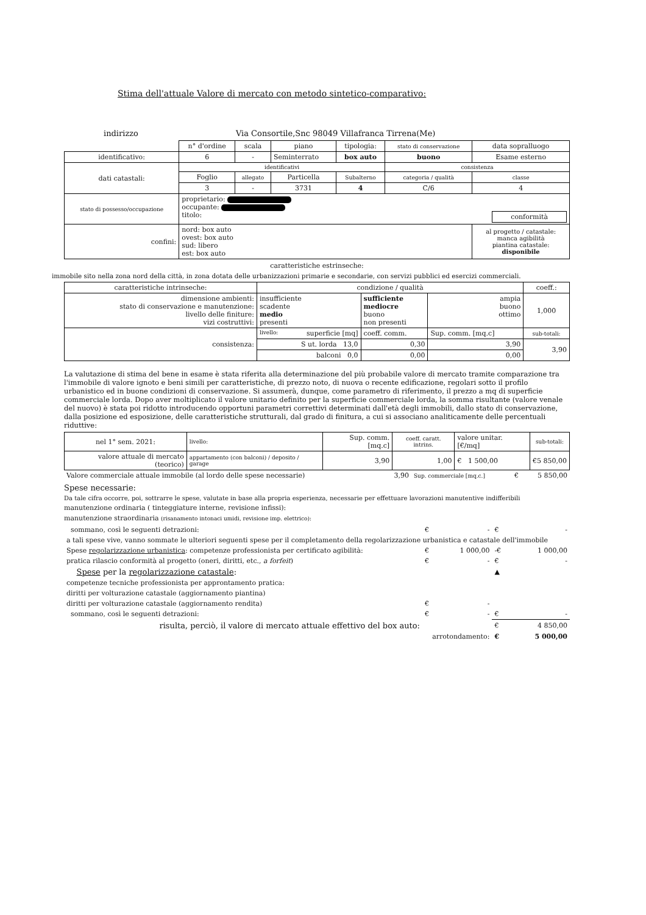Stima dell'attuale Valore di mercato con metodo sintetico-comparativo:
indirizzo Via Consortile,Snc 98049 Villafranca Tirrena(Me)
| | n° d'ordine | scala | piano | tipologia: | stato di conservazione | data sopralluogo |
| identificativo: | 6 | - | Seminterrato | box auto | buono | Esame esterno |
| dati catastali: | identificativi | | | | consistenza | |
| | Foglio | allegato | Particella | Subalterno | categoria / qualità | classe |
| | 3 | - | 3731 | 4 | C/6 | 4 |
| stato di possesso/occupazione | proprietario: occupante: titolo: conformità | | | | | |
| confini: | nord: box auto ovest: box auto sud: libero est: box auto | | | | | al progetto / catastale: manca agibilità piantina catastale: disponibile |
caratteristiche estrinseche:
immobile sito nella zona nord della città, in zona dotata delle urbanizzazioni primarie e secondarie, con servizi pubblici ed esercizi commerciali.
| caratteristiche intrinseche: | | condizione / qualità | | | coeff.: |
| dimensione ambienti: stato di conservazione e manutenzione: livello delle finiture: vizi costruttivi: | | insufficiente scadente medio presenti | sufficiente mediocre buono non presenti | ampia buono ottimo | 1,000 |
| consistenza: | livello: superficie [mq] | | coeff. comm. | Sup. comm. [mq.c] | sub-totali: |
| | S ut. lorda 13,0 | | 0,30 | 3,90 | 3,90 |
| | balconi 0,0 | | 0,00 | 0,00 | |
La valutazione di stima del bene in esame è stata riferita alla determinazione del più probabile valore di mercato tramite comparazione tra l'immobile di valore ignoto e beni simili per caratteristiche, di prezzo noto, di nuova o recente edificazione, regolari sotto il profilo urbanistico ed in buone condizioni di conservazione. Si assumerà, dunque, come parametro di riferimento, il prezzo a mq di superficie commerciale lorda. Dopo aver moltiplicato il valore unitario definito per la superficie commerciale lorda, la somma risultante (valore venale del nuovo) è stata poi ridotto introducendo opportuni parametri correttivi determinati dall'età degli immobili, dallo stato di conservazione, dalla posizione ed esposizione, delle caratteristiche strutturali, dal grado di finitura, a cui si associano analiticamente delle percentuali riduttive:
| nel 1° sem. 2021: | livello: | Sup. comm. [mq.c] | coeff. caratt. intrins. | valore unitar. [€/mq] | sub-totali: |
| valore attuale di mercato (teorico) | appartamento (con balconi) / deposito / garage | 3,90 | 1,00 | € 1 500,00 | € 5 850,00 |
| Valore commerciale attuale immobile (al lordo delle spese necessarie) | 3,90 | Sup. commerciale [mq.c.] | € | 5 850,00 |
Spese necessarie:
Da tale cifra occorre, poi, sottrarre le spese, valutate in base alla propria esperienza, necessarie per effettuare lavorazioni manutentive indifferibili
manutenzione ordinaria ( tinteggiature interne, revisione infissi):
manutenzione straordinaria (risanamento intonaci umidi, revisione imp. elettrico):
| sommano, così le seguenti detrazioni: | € | - | € | - |
| a tali spese vive, vanno sommate le ulteriori seguenti spese per il completamento della regolarizzazione urbanistica e catastale dell'immobile | | | | |
| Spese regolarizzazione urbanistica : competenze professionista per certificato agibilità: | € | 1 000,00 | -€ | 1 000,00 |
| pratica rilascio conformità al progetto (oneri, diritti, etc., a forfeit ) | € | - | € | - |
| Spese per la regolarizzazione catastale : | | | ▲ | |
| competenze tecniche professionista per approntamento pratica: | | | | |
| diritti per volturazione catastale (aggiornamento piantina) | | | | |
| diritti per volturazione catastale (aggiornamento rendita) | € | - | | |
| sommano, così le seguenti detrazioni: | € | - | € | - |
| risulta, perciò, il valore di mercato attuale effettivo del box auto: | | | € | 4 850,00 |
| arrotondamento: | | | € | 5 000,00 |